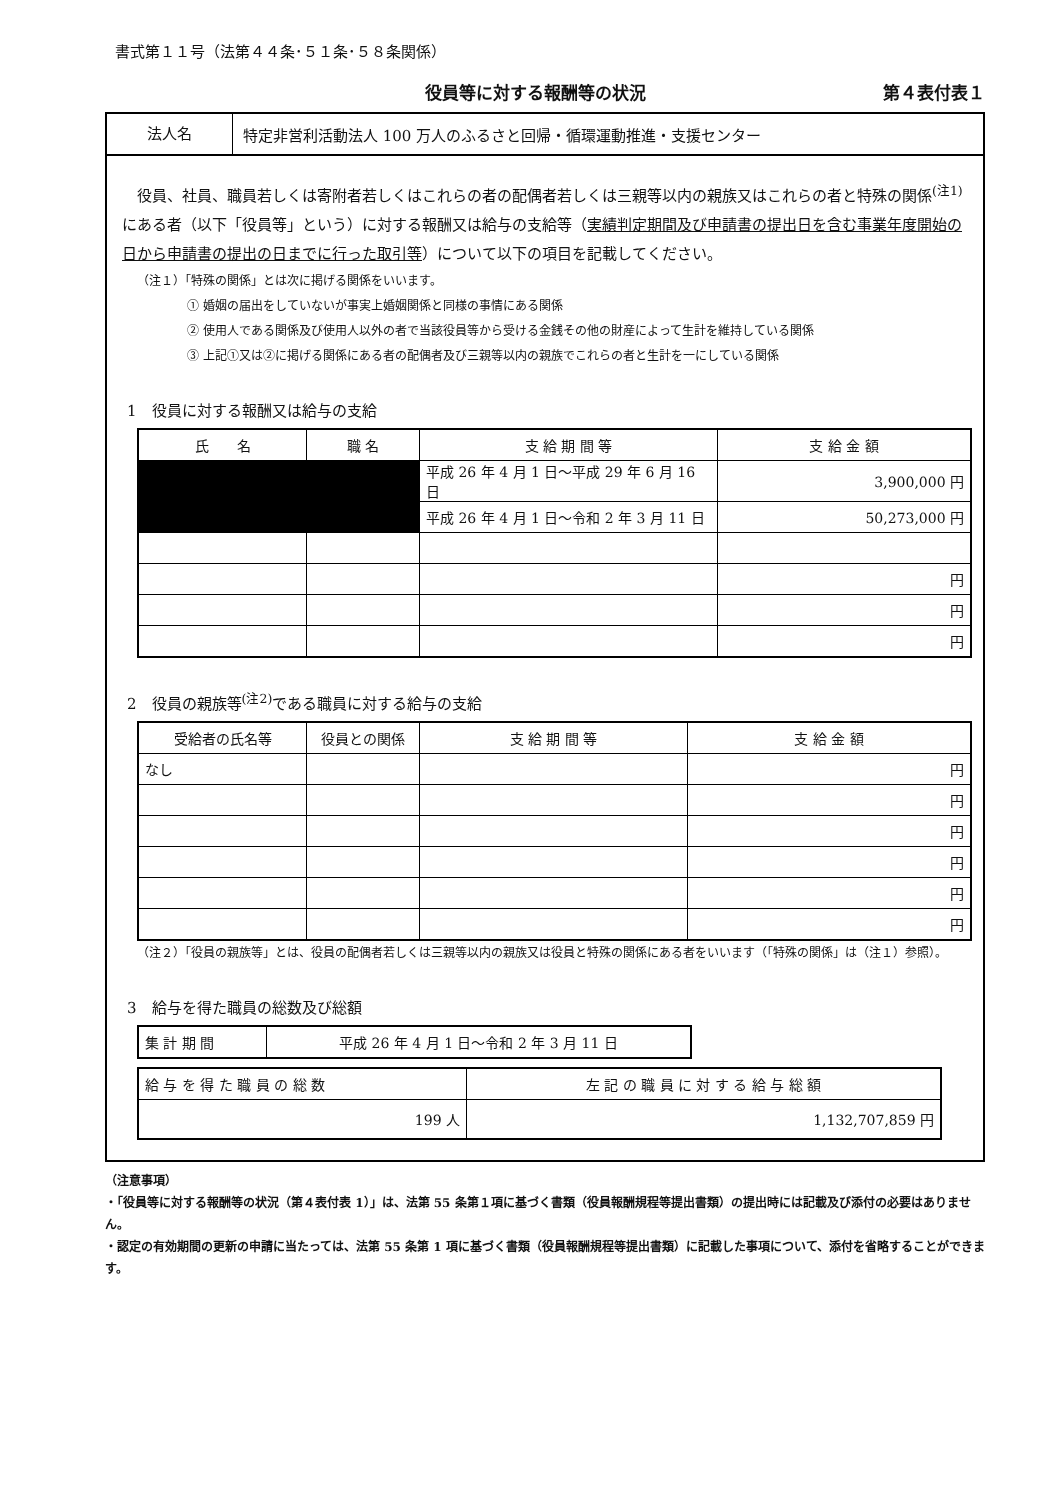書式第１１号（法第４４条･５１条･５８条関係）
役員等に対する報酬等の状況 第４表付表１
法人名
特定非営利活動法人 100 万人のふるさと回帰・循環運動推進・支援センター
役員、社員、職員若しくは寄附者若しくはこれらの者の配偶者若しくは三親等以内の親族又はこれらの者と特殊の関係<sup>(注1)</sup>にある者（以下「役員等」という）に対する報酬又は給与の支給等（実績判定期間及び申請書の提出日を含む事業年度開始の日から申請書の提出の日までに行った取引等）について以下の項目を記載してください。
（注１）「特殊の関係」とは次に掲げる関係をいいます。
① 婚姻の届出をしていないが事実上婚姻関係と同様の事情にある関係
② 使用人である関係及び使用人以外の者で当該役員等から受ける金銭その他の財産によって生計を維持している関係
③ 上記①又は②に掲げる関係にある者の配偶者及び三親等以内の親族でこれらの者と生計を一にしている関係
1　役員に対する報酬又は給与の支給
| 氏 名 | 職 名 | 支 給 期 間 等 | 支 給 金 額 |
| --- | --- | --- | --- |
| | | 平成 26 年 4 月 1 日～平成 29 年 6 月 16 日 | 3,900,000 円 |
| | | 平成 26 年 4 月 1 日～令和 2 年 3 月 11 日 | 50,273,000 円 |
| | | | 円 |
| | | | 円 |
| | | | 円 |
2　役員の親族等<sup>(注2)</sup>である職員に対する給与の支給
| 受給者の氏名等 | 役員との関係 | 支 給 期 間 等 | 支 給 金 額 |
| --- | --- | --- | --- |
| なし | | | 円 |
| | | | 円 |
| | | | 円 |
| | | | 円 |
| | | | 円 |
| | | | 円 |
（注２）「役員の親族等」とは、役員の配偶者若しくは三親等以内の親族又は役員と特殊の関係にある者をいいます（「特殊の関係」は（注１）参照）。
3　給与を得た職員の総数及び総額
| 集 計 期 間 | 平成 26 年 4 月 1 日～令和 2 年 3 月 11 日 |
| 給 与 を 得 た 職 員 の 総 数 | 左 記 の 職 員 に 対 す る 給 与 総 額 |
| 199 人 | 1,132,707,859 円 |
（注意事項）
・「役員等に対する報酬等の状況（第４表付表 1）」は、法第 55 条第１項に基づく書類（役員報酬規程等提出書類）の提出時には記載及び添付の必要はありません。
・認定の有効期間の更新の申請に当たっては、法第 55 条第 1 項に基づく書類（役員報酬規程等提出書類）に記載した事項について、添付を省略することができます。